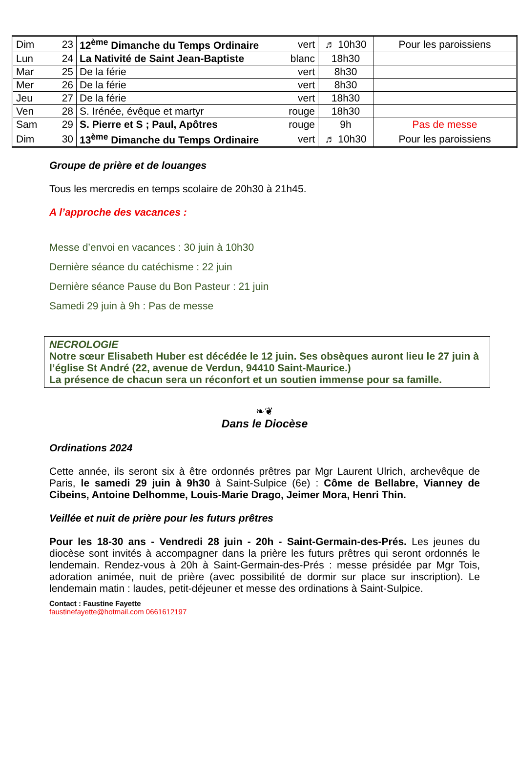| Dim | 23 | 12<sup>ème</sup> Dimanche du Temps Ordinaire | vert | ♬ 10h30 | Pour les paroissiens |
| Lun | 24 | La Nativité de Saint Jean-Baptiste | blanc | 18h30 | |
| Mar | 25 | De la férie | vert | 8h30 | |
| Mer | 26 | De la férie | vert | 8h30 | |
| Jeu | 27 | De la férie | vert | 18h30 | |
| Ven | 28 | S. Irénée, évêque et martyr | rouge | 18h30 | |
| Sam | 29 | S. Pierre et S ; Paul, Apôtres | rouge | 9h | Pas de messe |
| Dim | 30 | 13<sup>ème</sup> Dimanche du Temps Ordinaire | vert | ♬ 10h30 | Pour les paroissiens |
Groupe de prière et de louanges
Tous les mercredis en temps scolaire de 20h30 à 21h45.
A l’approche des vacances :
Messe d’envoi en vacances : 30 juin à 10h30
Dernière séance du catéchisme : 22 juin
Dernière séance Pause du Bon Pasteur : 21 juin
Samedi 29 juin à 9h : Pas de messe
NECROLOGIE
Notre sœur Elisabeth Huber est décédée le 12 juin. Ses obsèques auront lieu le 27 juin à l’église St André (22, avenue de Verdun, 94410 Saint-Maurice.)
La présence de chacun sera un réconfort et un soutien immense pour sa famille.
❧❦
Dans le Diocèse
Ordinations 2024
Cette année, ils seront six à être ordonnés prêtres par Mgr Laurent Ulrich, archevêque de Paris, le samedi 29 juin à 9h30 à Saint-Sulpice (6e) : Côme de Bellabre, Vianney de Cibeins, Antoine Delhomme, Louis-Marie Drago, Jeimer Mora, Henri Thin.
Veillée et nuit de prière pour les futurs prêtres
Pour les 18-30 ans - Vendredi 28 juin - 20h - Saint-Germain-des-Prés. Les jeunes du diocèse sont invités à accompagner dans la prière les futurs prêtres qui seront ordonnés le lendemain. Rendez-vous à 20h à Saint-Germain-des-Prés : messe présidée par Mgr Tois, adoration animée, nuit de prière (avec possibilité de dormir sur place sur inscription). Le lendemain matin : laudes, petit-déjeuner et messe des ordinations à Saint-Sulpice.
Contact : Faustine Fayette
faustinefayette@hotmail.com 0661612197